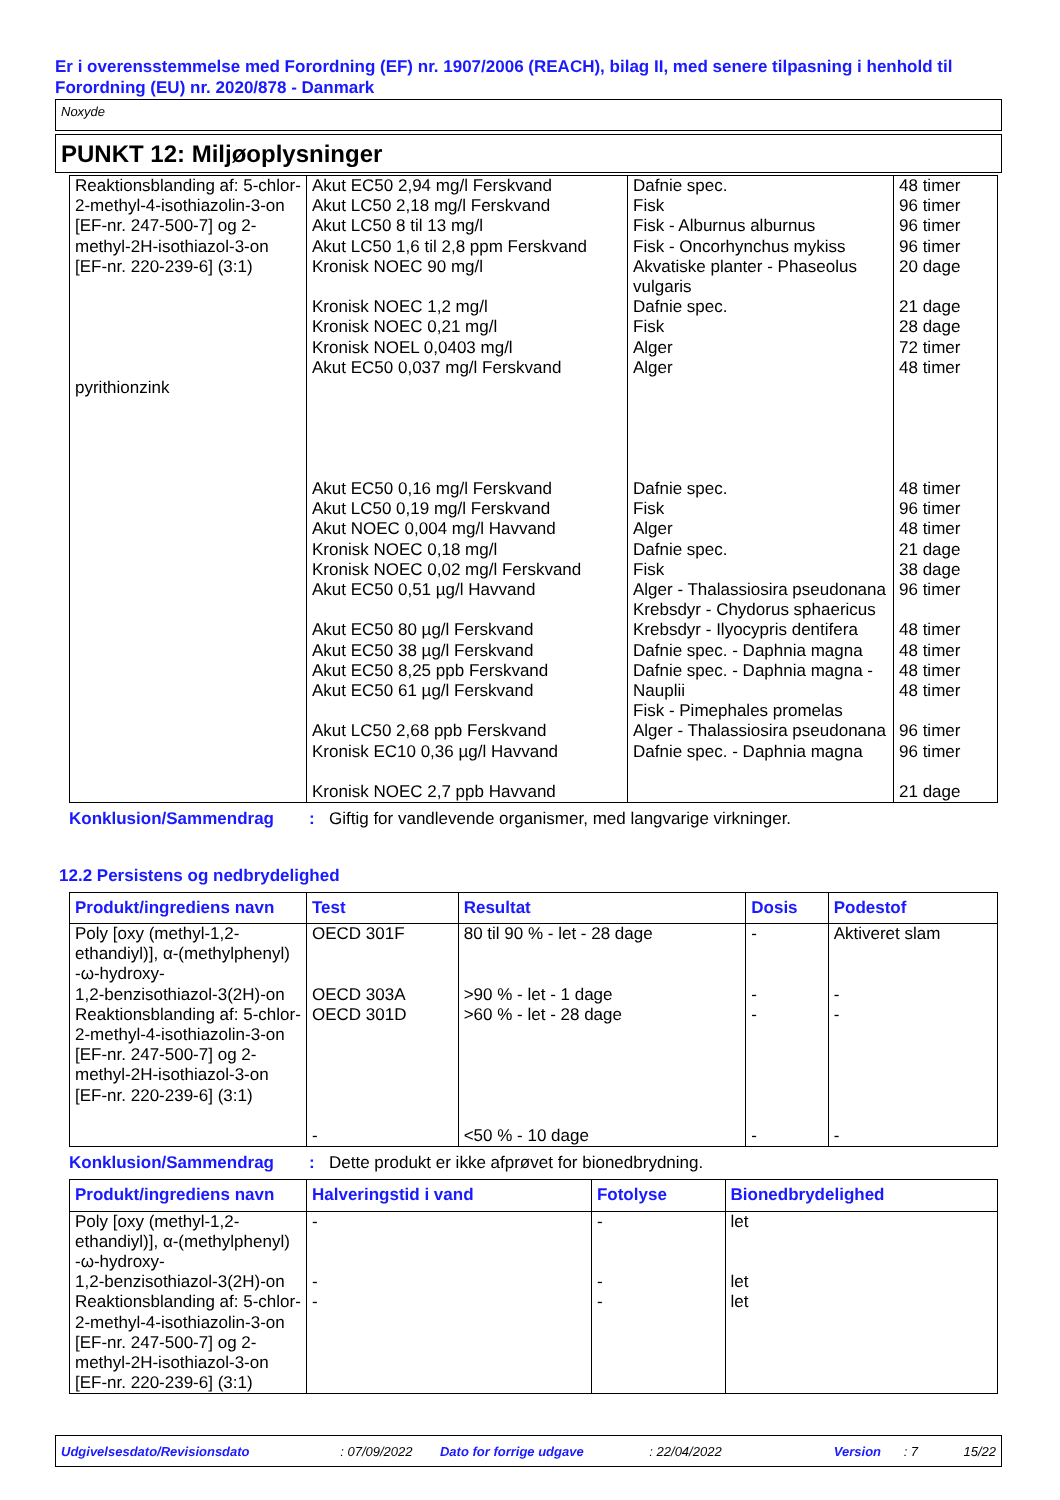Er i overensstemmelse med Forordning (EF) nr. 1907/2006 (REACH), bilag II, med senere tilpasning i henhold til Forordning (EU) nr. 2020/878 - Danmark
Noxyde
PUNKT 12: Miljøoplysninger
| Reaktionsblanding af: 5-chlor-2-methyl-4-isothiazolin-3-on [EF-nr. 247-500-7] og 2-methyl-2H-isothiazol-3-on [EF-nr. 220-239-6] (3:1) pyrithionzink | Akut EC50 2,94 mg/l Ferskvand Akut LC50 2,18 mg/l Ferskvand Akut LC50 8 til 13 mg/l Akut LC50 1,6 til 2,8 ppm Ferskvand Kronisk NOEC 90 mg/l Kronisk NOEC 1,2 mg/l Kronisk NOEC 0,21 mg/l Kronisk NOEL 0,0403 mg/l Akut EC50 0,037 mg/l Ferskvand Akut EC50 0,16 mg/l Ferskvand Akut LC50 0,19 mg/l Ferskvand Akut NOEC 0,004 mg/l Havvand Kronisk NOEC 0,18 mg/l Kronisk NOEC 0,02 mg/l Ferskvand Akut EC50 0,51 µg/l Havvand Akut EC50 80 µg/l Ferskvand Akut EC50 38 µg/l Ferskvand Akut EC50 8,25 ppb Ferskvand Akut EC50 61 µg/l Ferskvand Akut LC50 2,68 ppb Ferskvand Kronisk EC10 0,36 µg/l Havvand Kronisk NOEC 2,7 ppb Havvand | Dafnie spec. Fisk Fisk - Alburnus alburnus Fisk - Oncorhynchus mykiss Akvatiske planter - Phaseolus vulgaris Dafnie spec. Fisk Alger Alger Dafnie spec. Fisk Alger Dafnie spec. Fisk Alger - Thalassiosira pseudonana Krebsdyr - Chydorus sphaericus Krebsdyr - Ilyocypris dentifera Dafnie spec. - Daphnia magna Dafnie spec. - Daphnia magna - Nauplii Fisk - Pimephales promelas Alger - Thalassiosira pseudonana Dafnie spec. - Daphnia magna | 48 timer 96 timer 96 timer 96 timer 20 dage 21 dage 28 dage 72 timer 48 timer 48 timer 96 timer 48 timer 21 dage 38 dage 96 timer 48 timer 48 timer 48 timer 48 timer 96 timer 96 timer 21 dage |
Konklusion/Sammendrag: Giftig for vandlevende organismer, med langvarige virkninger.
12.2 Persistens og nedbrydelighed
| Produkt/ingrediens navn | Test | Resultat | Dosis | Podestof |
| --- | --- | --- | --- | --- |
| Poly [oxy (methyl-1,2-ethandiyl)], α-(methylphenyl) -ω-hydroxy- 1,2-benzisothiazol-3(2H)-on Reaktionsblanding af: 5-chlor-2-methyl-4-isothiazolin-3-on [EF-nr. 247-500-7] og 2-methyl-2H-isothiazol-3-on [EF-nr. 220-239-6] (3:1) | OECD 301F OECD 303A OECD 301D - | 80 til 90 % - let - 28 dage >90 % - let - 1 dage >60 % - let - 28 dage <50 % - 10 dage | - - - - | Aktiveret slam - - - |
Konklusion/Sammendrag: Dette produkt er ikke afprøvet for bionedbrydning.
| Produkt/ingrediens navn | Halveringstid i vand | Fotolyse | Bionedbrydelighed |
| --- | --- | --- | --- |
| Poly [oxy (methyl-1,2-ethandiyl)], α-(methylphenyl) -ω-hydroxy- 1,2-benzisothiazol-3(2H)-on Reaktionsblanding af: 5-chlor-2-methyl-4-isothiazolin-3-on [EF-nr. 247-500-7] og 2-methyl-2H-isothiazol-3-on [EF-nr. 220-239-6] (3:1) | - - - | - - - | let let let |
Udgivelsesdato/Revisionsdato: 07/09/2022 Dato for forrige udgave: 22/04/2022 Version: 7 15/22